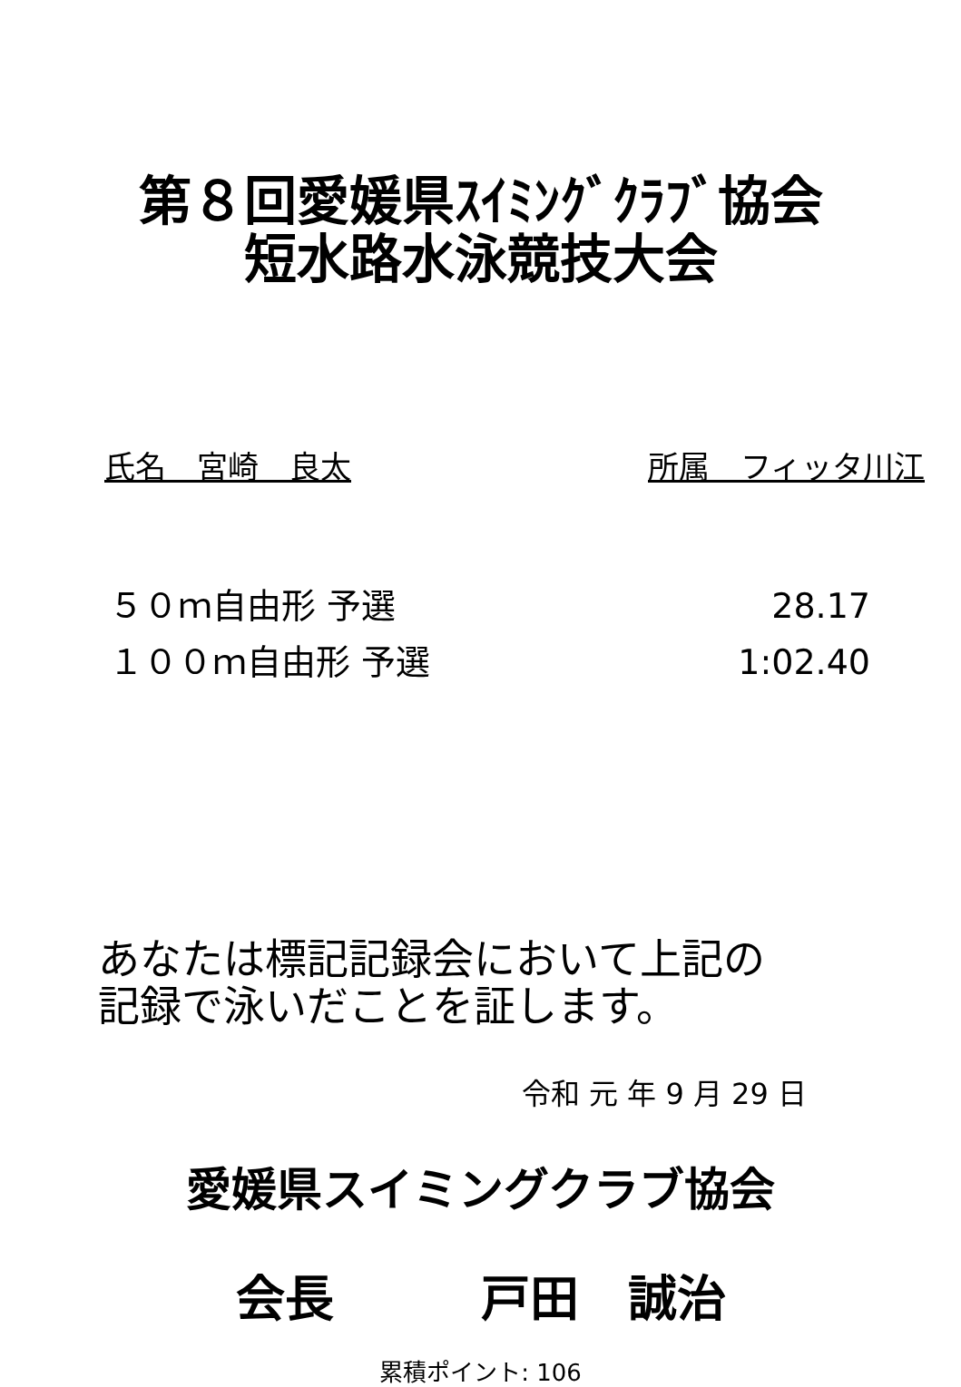第８回愛媛県ｽｲﾐﾝｸﾞｸﾗﾌﾞ協会
短水路水泳競技大会
氏名　宮崎　良太 所属　フィッタ川江
５０ｍ自由形 予選 28.17
１００ｍ自由形 予選 1:02.40
あなたは標記記録会において上記の
記録で泳いだことを証します。
令和 元 年 9 月 29 日
愛媛県スイミングクラブ協会
会長　　　戸田　誠治
累積ポイント: 106